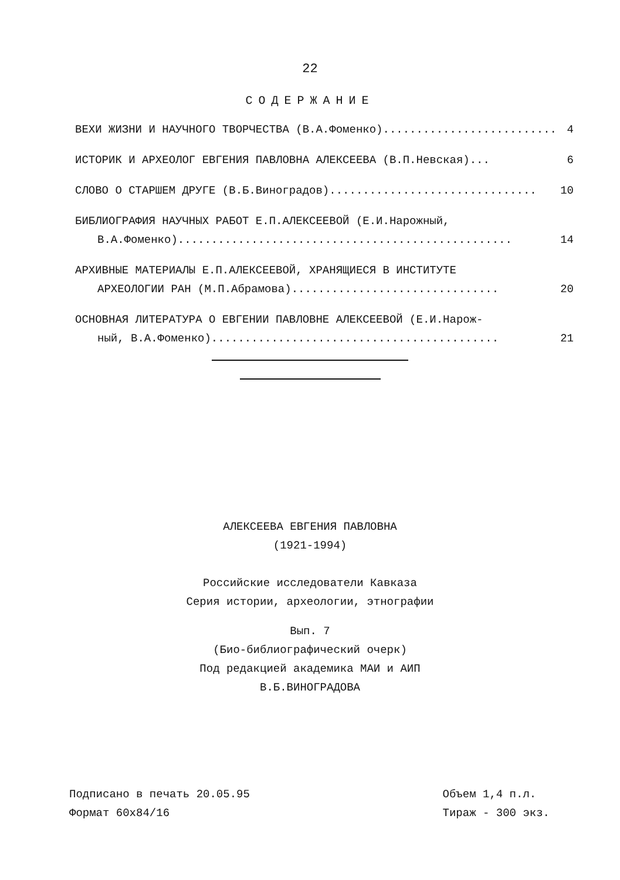22
СОДЕРЖАНИЕ
ВЕХИ ЖИЗНИ И НАУЧНОГО ТВОРЧЕСТВА (В.А.Фоменко).......................... 4
ИСТОРИК И АРХЕОЛОГ ЕВГЕНИЯ ПАВЛОВНА АЛЕКСЕЕВА (В.П.Невская)... 6
СЛОВО О СТАРШЕМ ДРУГЕ (В.Б.Виноградов)............................... 10
БИБЛИОГРАФИЯ НАУЧНЫХ РАБОТ Е.П.АЛЕКСЕЕВОЙ (Е.И.Нарожный,
В.А.Фоменко).................................................. 14
АРХИВНЫЕ МАТЕРИАЛЫ Е.П.АЛЕКСЕЕВОЙ, ХРАНЯЩИЕСЯ В ИНСТИТУТЕ
АРХЕОЛОГИИ РАН (М.П.Абрамова)............................... 20
ОСНОВНАЯ ЛИТЕРАТУРА О ЕВГЕНИИ ПАВЛОВНЕ АЛЕКСЕЕВОЙ (Е.И.Нарож-
ный, В.А.Фоменко)........................................... 21
АЛЕКСЕЕВА ЕВГЕНИЯ ПАВЛОВНА
(1921-1994)
Российские исследователи Кавказа
Серия истории, археологии, этнографии
Вып. 7
(Био-библиографический очерк)
Под редакцией академика МАИ и АИП
В.Б.ВИНОГРАДОВА
Подписано в печать 20.05.95
Формат 60х84/16
Объем 1,4 п.л.
Тираж - 300 экз.